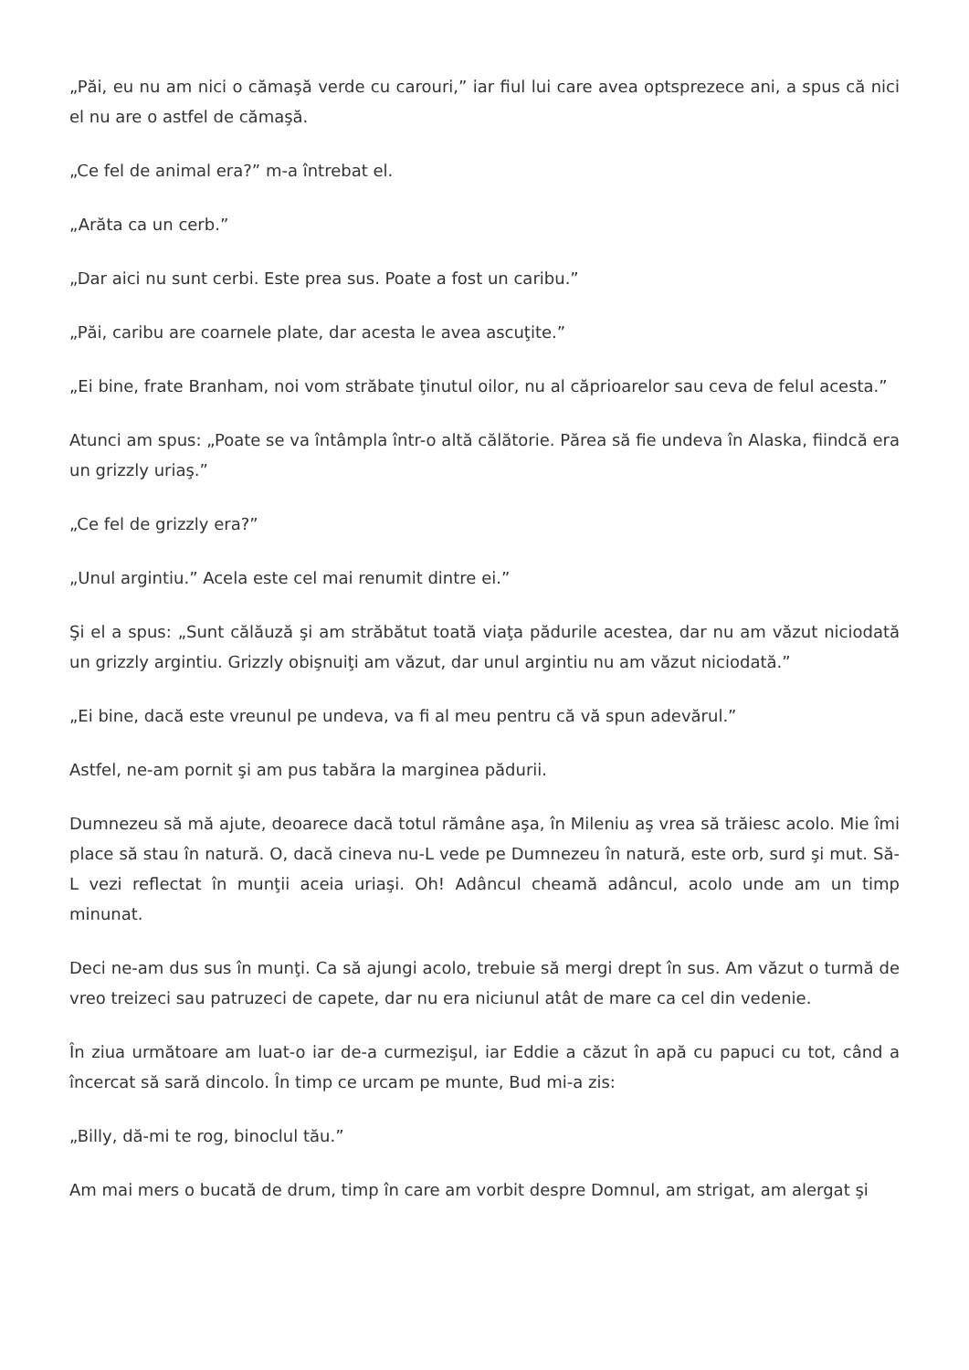„Păi, eu nu am nici o cămaşă verde cu carouri,” iar fiul lui care avea optsprezece ani, a spus că nici el nu are o astfel de cămaşă.
„Ce fel de animal era?” m-a întrebat el.
„Arăta ca un cerb.”
„Dar aici nu sunt cerbi. Este prea sus. Poate a fost un caribu.”
„Păi, caribu are coarnele plate, dar acesta le avea ascuţite.”
„Ei bine, frate Branham, noi vom străbate ţinutul oilor, nu al căprioarelor sau ceva de felul acesta.”
Atunci am spus: „Poate se va întâmpla într-o altă călătorie. Părea să fie undeva în Alaska, fiindcă era un grizzly uriaş.”
„Ce fel de grizzly era?”
„Unul argintiu.” Acela este cel mai renumit dintre ei.”
Şi el a spus: „Sunt călăuză şi am străbătut toată viaţa pădurile acestea, dar nu am văzut niciodată un grizzly argintiu. Grizzly obişnuiţi am văzut, dar unul argintiu nu am văzut niciodată.”
„Ei bine, dacă este vreunul pe undeva, va fi al meu pentru că vă spun adevărul.”
Astfel, ne-am pornit şi am pus tabăra la marginea pădurii.
Dumnezeu să mă ajute, deoarece dacă totul rămâne aşa, în Mileniu aş vrea să trăiesc acolo. Mie îmi place să stau în natură. O, dacă cineva nu-L vede pe Dumnezeu în natură, este orb, surd şi mut. Să-L vezi reflectat în munţii aceia uriaşi. Oh! Adâncul cheamă adâncul, acolo unde am un timp minunat.
Deci ne-am dus sus în munţi. Ca să ajungi acolo, trebuie să mergi drept în sus. Am văzut o turmă de vreo treizeci sau patruzeci de capete, dar nu era niciunul atât de mare ca cel din vedenie.
În ziua următoare am luat-o iar de-a curmezişul, iar Eddie a căzut în apă cu papuci cu tot, când a încercat să sară dincolo. În timp ce urcam pe munte, Bud mi-a zis:
„Billy, dă-mi te rog, binoclul tău.”
Am mai mers o bucată de drum, timp în care am vorbit despre Domnul, am strigat, am alergat şi